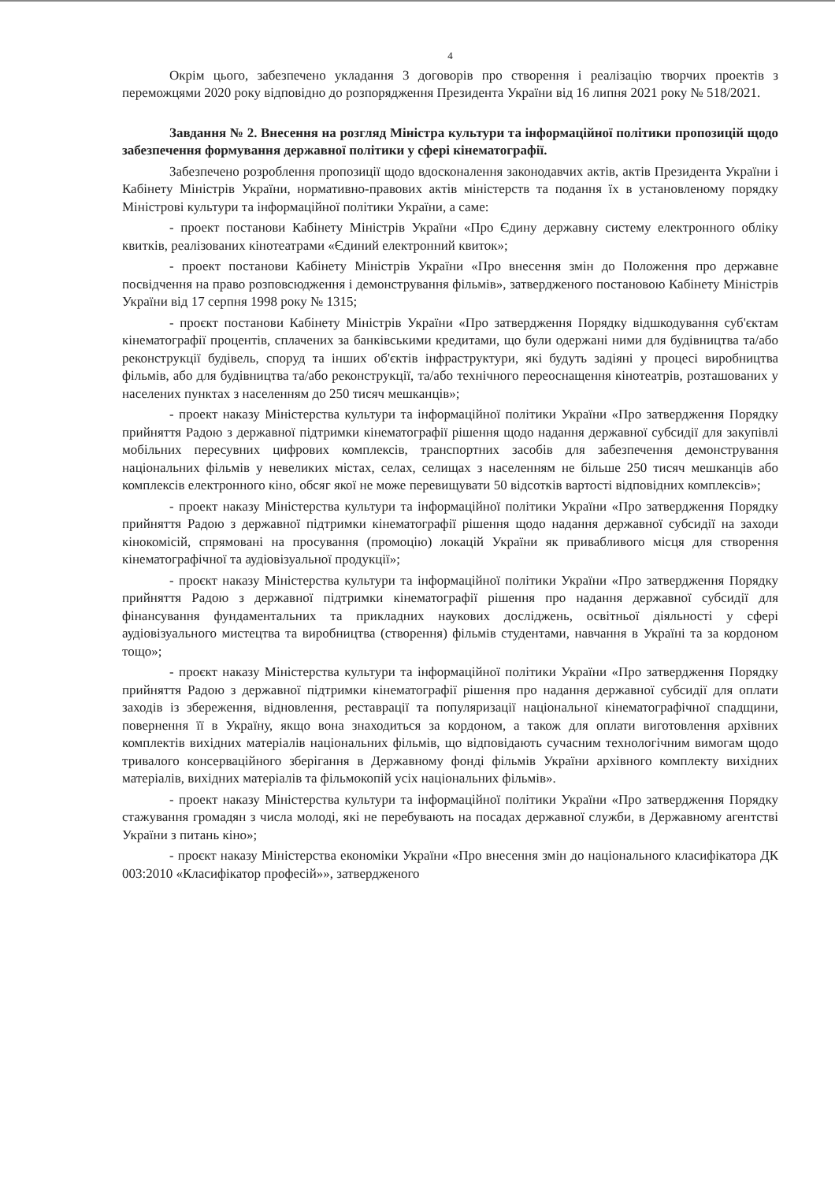4
Окрім цього, забезпечено укладання 3 договорів про створення і реалізацію творчих проектів з переможцями 2020 року відповідно до розпорядження Президента України від 16 липня 2021 року № 518/2021.
Завдання № 2. Внесення на розгляд Міністра культури та інформаційної політики пропозицій щодо забезпечення формування державної політики у сфері кінематографії.
Забезпечено розроблення пропозиції щодо вдосконалення законодавчих актів, актів Президента України і Кабінету Міністрів України, нормативно-правових актів міністерств та подання їх в установленому порядку Міністрові культури та інформаційної політики України, а саме:
- проект постанови Кабінету Міністрів України «Про Єдину державну систему електронного обліку квитків, реалізованих кінотеатрами «Єдиний електронний квиток»;
- проект постанови Кабінету Міністрів України «Про внесення змін до Положення про державне посвідчення на право розповсюдження і демонстрування фільмів», затвердженого постановою Кабінету Міністрів України від 17 серпня 1998 року № 1315;
- проєкт постанови Кабінету Міністрів України «Про затвердження Порядку відшкодування суб'єктам кінематографії процентів, сплачених за банківськими кредитами, що були одержані ними для будівництва та/або реконструкції будівель, споруд та інших об'єктів інфраструктури, які будуть задіяні у процесі виробництва фільмів, або для будівництва та/або реконструкції, та/або технічного переоснащення кінотеатрів, розташованих у населених пунктах з населенням до 250 тисяч мешканців»;
- проект наказу Міністерства культури та інформаційної політики України «Про затвердження Порядку прийняття Радою з державної підтримки кінематографії рішення щодо надання державної субсидії для закупівлі мобільних пересувних цифрових комплексів, транспортних засобів для забезпечення демонстрування національних фільмів у невеликих містах, селах, селищах з населенням не більше 250 тисяч мешканців або комплексів електронного кіно, обсяг якої не може перевищувати 50 відсотків вартості відповідних комплексів»;
- проект наказу Міністерства культури та інформаційної політики України «Про затвердження Порядку прийняття Радою з державної підтримки кінематографії рішення щодо надання державної субсидії на заходи кінокомісій, спрямовані на просування (промоцію) локацій України як привабливого місця для створення кінематографічної та аудіовізуальної продукції»;
- проєкт наказу Міністерства культури та інформаційної політики України «Про затвердження Порядку прийняття Радою з державної підтримки кінематографії рішення про надання державної субсидії для фінансування фундаментальних та прикладних наукових досліджень, освітньої діяльності у сфері аудіовізуального мистецтва та виробництва (створення) фільмів студентами, навчання в Україні та за кордоном тощо»;
- проєкт наказу Міністерства культури та інформаційної політики України «Про затвердження Порядку прийняття Радою з державної підтримки кінематографії рішення про надання державної субсидії для оплати заходів із збереження, відновлення, реставрації та популяризації національної кінематографічної спадщини, повернення її в Україну, якщо вона знаходиться за кордоном, а також для оплати виготовлення архівних комплектів вихідних матеріалів національних фільмів, що відповідають сучасним технологічним вимогам щодо тривалого консерваційного зберігання в Державному фонді фільмів України архівного комплекту вихідних матеріалів, вихідних матеріалів та фільмокопій усіх національних фільмів».
- проект наказу Міністерства культури та інформаційної політики України «Про затвердження Порядку стажування громадян з числа молоді, які не перебувають на посадах державної служби, в Державному агентстві України з питань кіно»;
- проєкт наказу Міністерства економіки України «Про внесення змін до національного класифікатора ДК 003:2010 «Класифікатор професій»», затвердженого